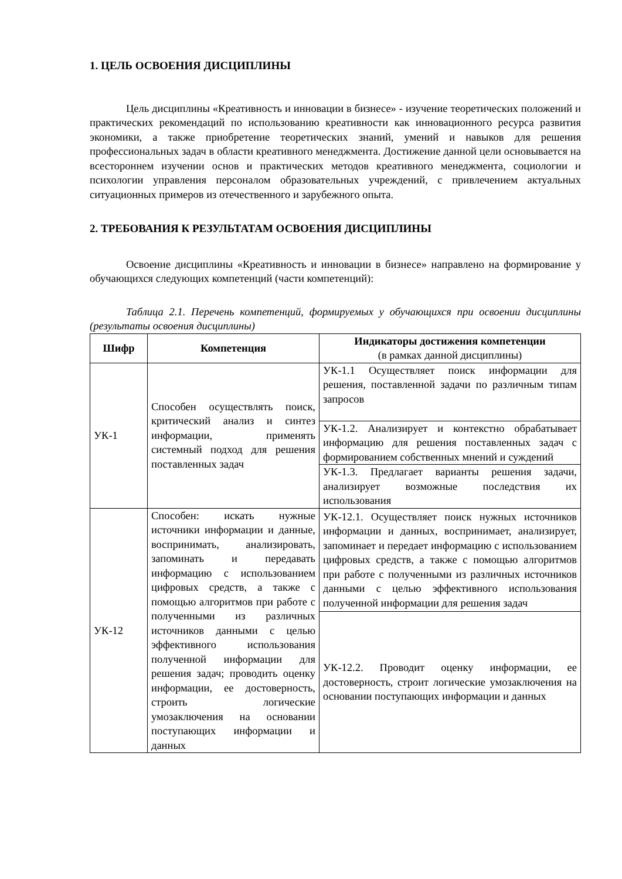1. ЦЕЛЬ ОСВОЕНИЯ ДИСЦИПЛИНЫ
Цель дисциплины «Креативность и инновации в бизнесе» - изучение теоретических положений и практических рекомендаций по использованию креативности как инновационного ресурса развития экономики, а также приобретение теоретических знаний, умений и навыков для решения профессиональных задач в области креативного менеджмента. Достижение данной цели основывается на всестороннем изучении основ и практических методов креативного менеджмента, социологии и психологии управления персоналом образовательных учреждений, с привлечением актуальных ситуационных примеров из отечественного и зарубежного опыта.
2. ТРЕБОВАНИЯ К РЕЗУЛЬТАТАМ ОСВОЕНИЯ ДИСЦИПЛИНЫ
Освоение дисциплины «Креативность и инновации в бизнесе» направлено на формирование у обучающихся следующих компетенций (части компетенций):
Таблица 2.1. Перечень компетенций, формируемых у обучающихся при освоении дисциплины (результаты освоения дисциплины)
| Шифр | Компетенция | Индикаторы достижения компетенции (в рамках данной дисциплины) |
| --- | --- | --- |
| УК-1 | Способен осуществлять поиск, критический анализ и синтез информации, применять системный подход для решения поставленных задач | УК-1.1 Осуществляет поиск информации для решения, поставленной задачи по различным типам запросов |
| | | УК-1.2. Анализирует и контекстно обрабатывает информацию для решения поставленных задач с формированием собственных мнений и суждений |
| | | УК-1.3. Предлагает варианты решения задачи, анализирует возможные последствия их использования |
| УК-12 | Способен: искать нужные источники информации и данные, воспринимать, анализировать, запоминать и передавать информацию с использованием цифровых средств, а также с помощью алгоритмов при работе с полученными из различных источников данными с целью эффективного использования полученной информации для решения задач; проводить оценку информации, ее достоверность, строить логические умозаключения на основании поступающих информации и данных | УК-12.1. Осуществляет поиск нужных источников информации и данных, воспринимает, анализирует, запоминает и передает информацию с использованием цифровых средств, а также с помощью алгоритмов при работе с полученными из различных источников данными с целью эффективного использования полученной информации для решения задач |
| | | УК-12.2. Проводит оценку информации, ее достоверность, строит логические умозаключения на основании поступающих информации и данных |